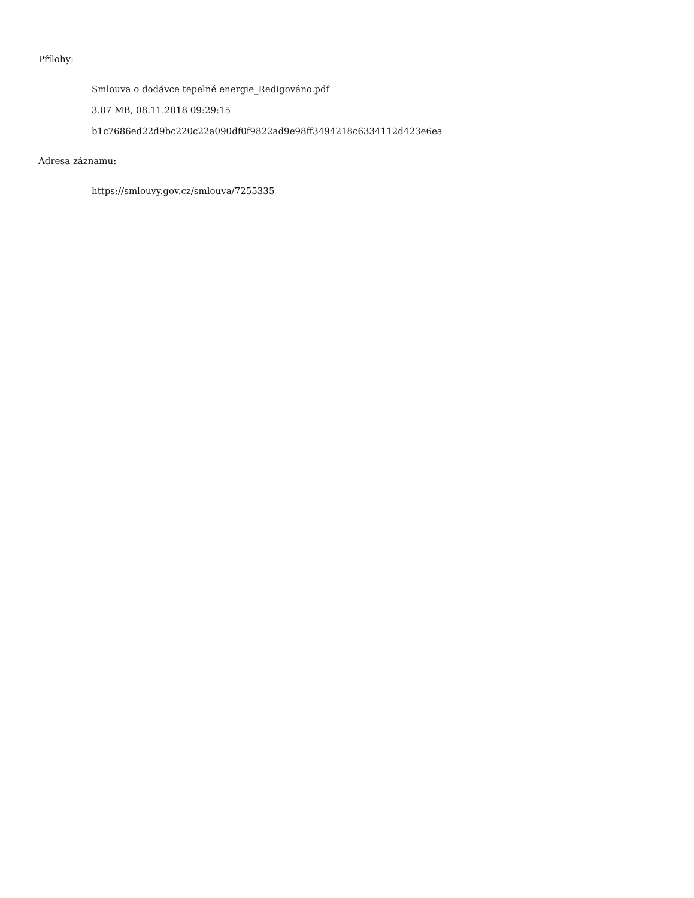Přílohy:
Smlouva o dodávce tepelné energie_Redigováno.pdf
3.07 MB, 08.11.2018 09:29:15
b1c7686ed22d9bc220c22a090df0f9822ad9e98ff3494218c6334112d423e6ea
Adresa záznamu:
https://smlouvy.gov.cz/smlouva/7255335